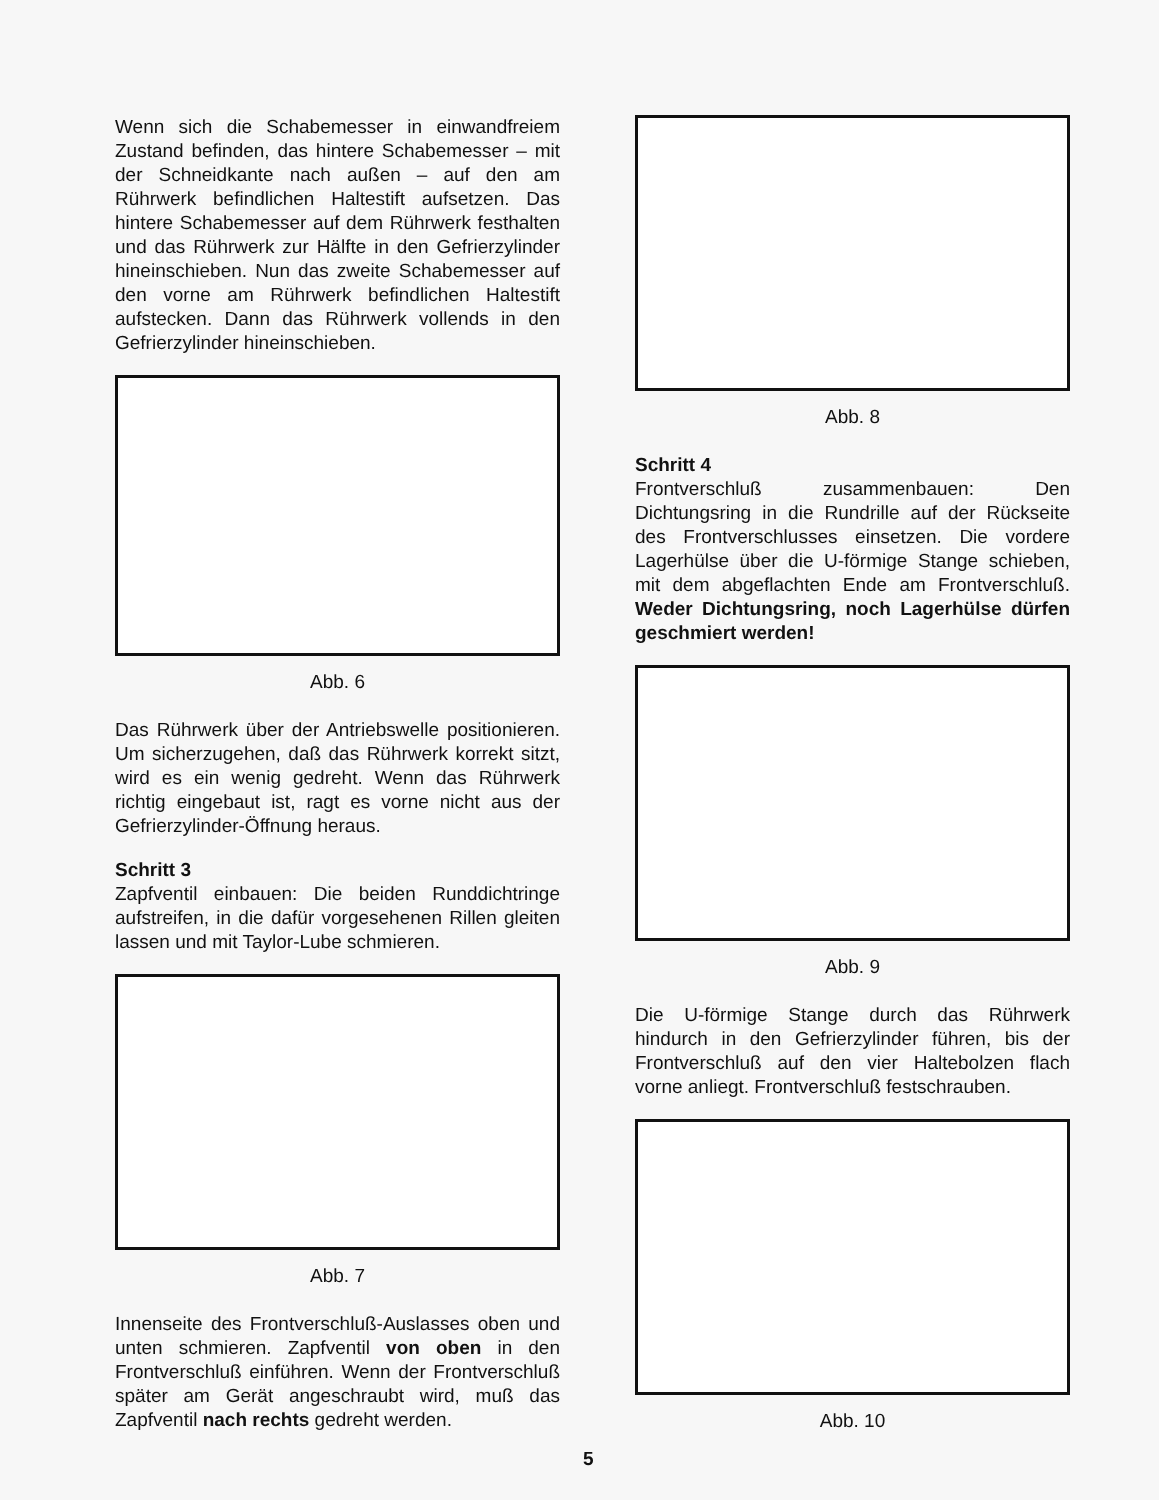Wenn sich die Schabemesser in einwandfreiem Zustand befinden, das hintere Schabemesser – mit der Schneidkante nach außen – auf den am Rührwerk befindlichen Haltestift aufsetzen. Das hintere Schabemesser auf dem Rührwerk festhalten und das Rührwerk zur Hälfte in den Gefrierzylinder hineinschieben. Nun das zweite Schabemesser auf den vorne am Rührwerk befindlichen Haltestift aufstecken. Dann das Rührwerk vollends in den Gefrierzylinder hineinschieben.
Abb. 6
Das Rührwerk über der Antriebswelle positionieren. Um sicherzugehen, daß das Rührwerk korrekt sitzt, wird es ein wenig gedreht. Wenn das Rührwerk richtig eingebaut ist, ragt es vorne nicht aus der Gefrierzylinder-Öffnung heraus.
Schritt 3
Zapfventil einbauen: Die beiden Runddichtringe aufstreifen, in die dafür vorgesehenen Rillen gleiten lassen und mit Taylor-Lube schmieren.
Abb. 7
Innenseite des Frontverschluß-Auslasses oben und unten schmieren. Zapfventil von oben in den Frontverschluß einführen. Wenn der Frontverschluß später am Gerät angeschraubt wird, muß das Zapfventil nach rechts gedreht werden.
Abb. 8
Schritt 4
Frontverschluß zusammenbauen: Den Dichtungsring in die Rundrille auf der Rückseite des Frontverschlusses einsetzen. Die vordere Lagerhülse über die U-förmige Stange schieben, mit dem abgeflachten Ende am Frontverschluß. Weder Dichtungsring, noch Lagerhülse dürfen geschmiert werden!
Abb. 9
Die U-förmige Stange durch das Rührwerk hindurch in den Gefrierzylinder führen, bis der Frontverschluß auf den vier Haltebolzen flach vorne anliegt. Frontverschluß festschrauben.
Abb. 10
5